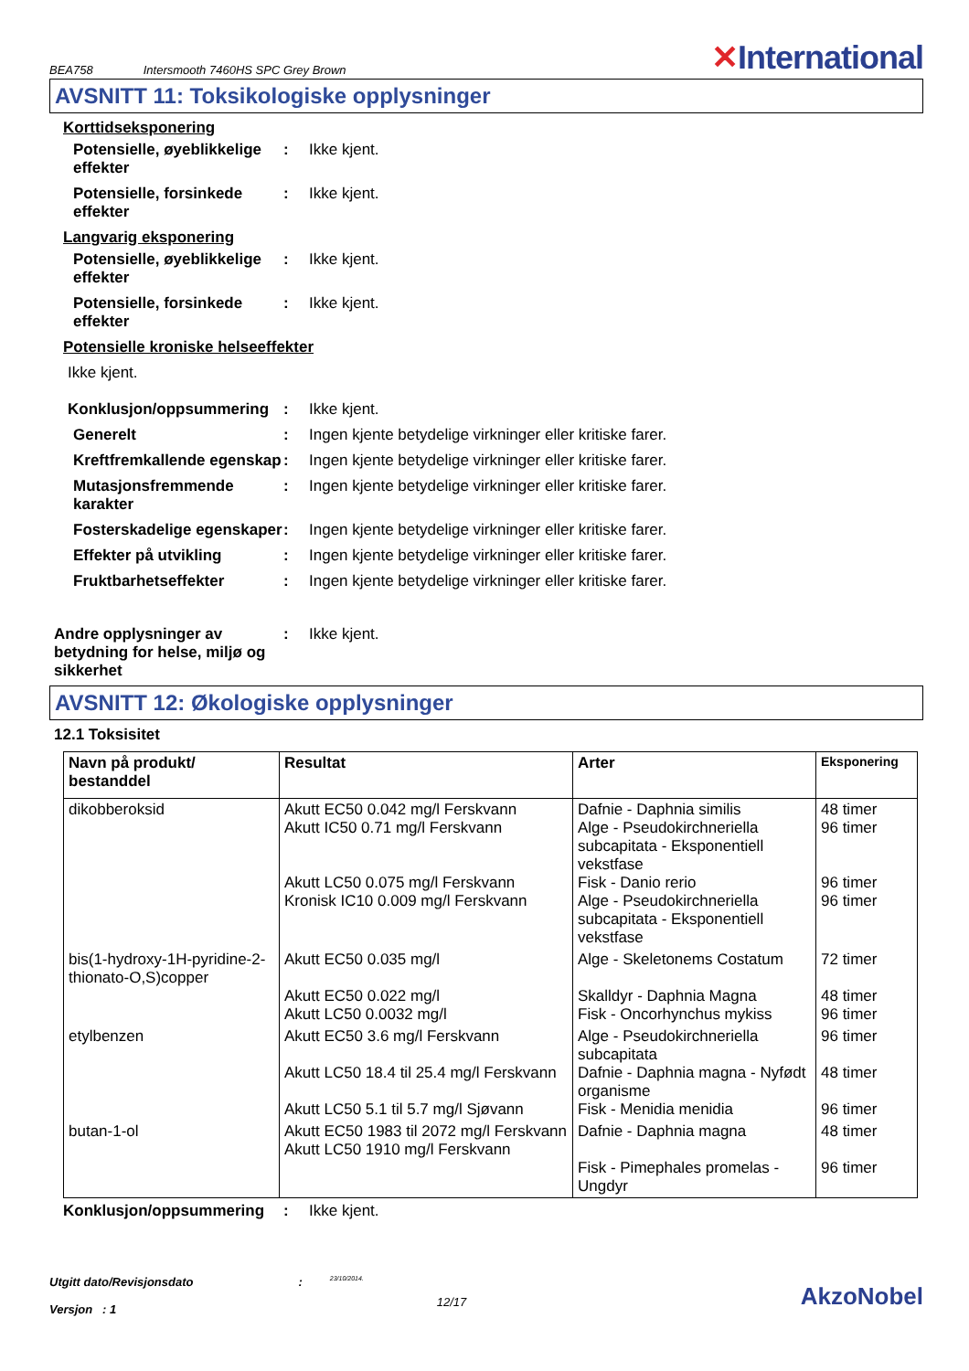BEA758 Intersmooth 7460HS SPC Grey Brown ✕International
AVSNITT 11: Toksikologiske opplysninger
Korttidseksponering
Potensielle, øyeblikkelige effekter
: Ikke kjent.
Potensielle, forsinkede effekter
: Ikke kjent.
Langvarig eksponering
Potensielle, øyeblikkelige effekter
: Ikke kjent.
Potensielle, forsinkede effekter
: Ikke kjent.
Potensielle kroniske helseeffekter
Ikke kjent.
Konklusjon/oppsummering : Ikke kjent.
Generelt : Ingen kjente betydelige virkninger eller kritiske farer.
Kreftfremkallende egenskap
: Ingen kjente betydelige virkninger eller kritiske farer.
Mutasjonsfremmende karakter
: Ingen kjente betydelige virkninger eller kritiske farer.
Fosterskadelige egenskaper
: Ingen kjente betydelige virkninger eller kritiske farer.
Effekter på utvikling : Ingen kjente betydelige virkninger eller kritiske farer.
Fruktbarhetseffekter : Ingen kjente betydelige virkninger eller kritiske farer.
Andre opplysninger av betydning for helse, miljø og sikkerhet
: Ikke kjent.
AVSNITT 12: Økologiske opplysninger
12.1 Toksisitet
| Navn på produkt/ bestanddel | Resultat | Arter | Eksponering |
| --- | --- | --- | --- |
| dikobberoksid | Akutt EC50 0.042 mg/l Ferskvann Akutt IC50 0.71 mg/l Ferskvann Akutt LC50 0.075 mg/l Ferskvann Kronisk IC10 0.009 mg/l Ferskvann | Dafnie - Daphnia similis Alge - Pseudokirchneriella subcapitata - Eksponentiell vekstfase Fisk - Danio rerio Alge - Pseudokirchneriella subcapitata - Eksponentiell vekstfase | 48 timer 96 timer 96 timer 96 timer |
| bis(1-hydroxy-1H-pyridine-2-thionato-O,S)copper | Akutt EC50 0.035 mg/l Akutt EC50 0.022 mg/l Akutt LC50 0.0032 mg/l | Alge - Skeletonems Costatum Skalldyr - Daphnia Magna Fisk - Oncorhynchus mykiss | 72 timer 48 timer 96 timer |
| etylbenzen | Akutt EC50 3.6 mg/l Ferskvann Akutt LC50 18.4 til 25.4 mg/l Ferskvann Akutt LC50 5.1 til 5.7 mg/l Sjøvann | Alge - Pseudokirchneriella subcapitata Dafnie - Daphnia magna - Nyfødt organisme Fisk - Menidia menidia | 96 timer 48 timer 96 timer |
| butan-1-ol | Akutt EC50 1983 til 2072 mg/l Ferskvann Akutt LC50 1910 mg/l Ferskvann | Dafnie - Daphnia magna Fisk - Pimephales promelas - Ungdyr | 48 timer 96 timer |
Konklusjon/oppsummering : Ikke kjent.
Utgitt dato/Revisjonsdato
Versjon : 1
:
23/10/2014.
12/17
AkzoNobel